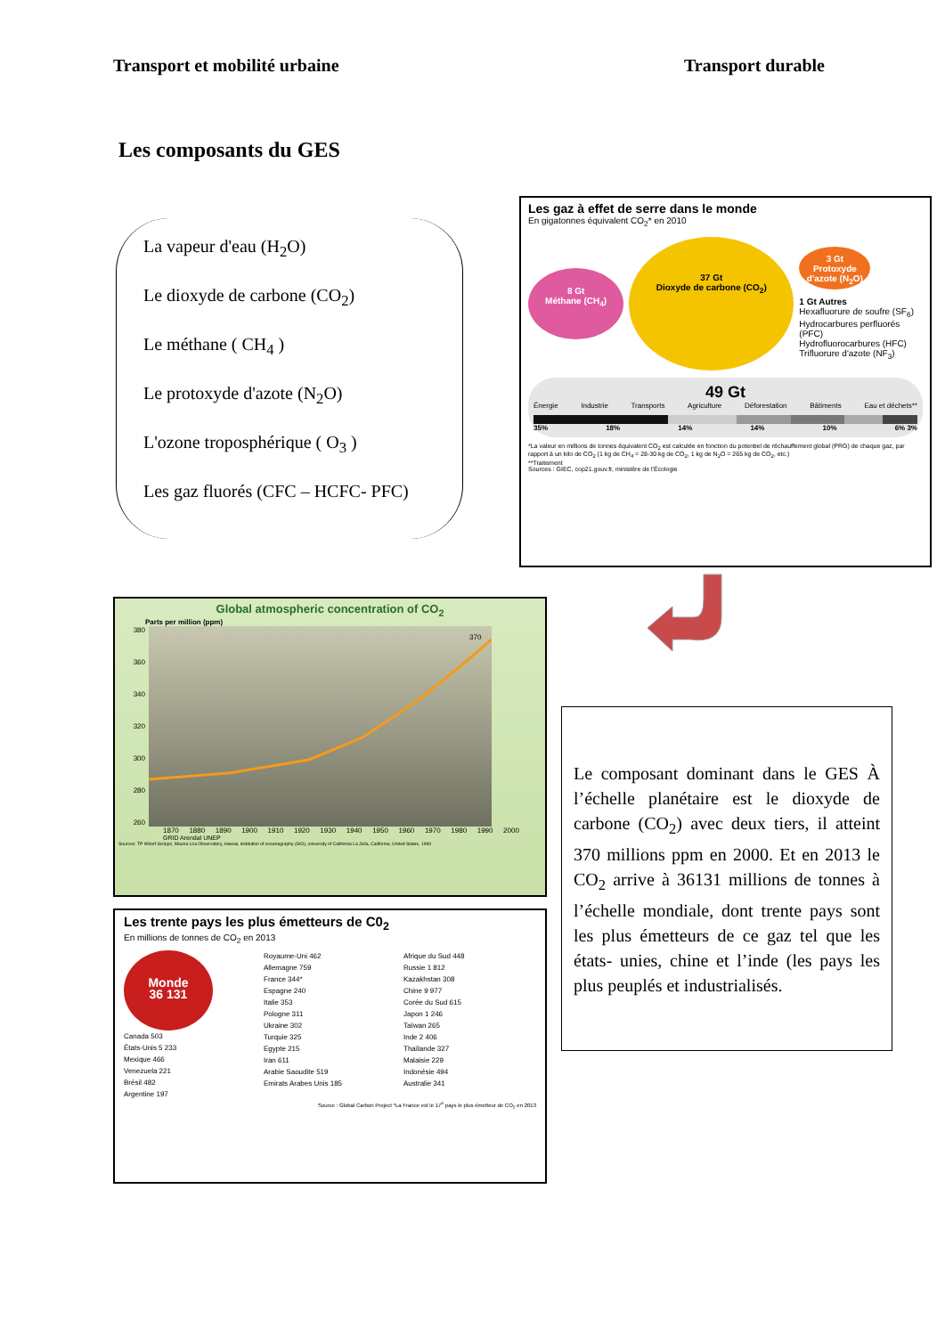Transport et mobilité urbaine Transport durable
Les composants du GES
La vapeur d'eau (H<sub>2</sub>O)
Le dioxyde de carbone (CO<sub>2</sub>)
Le méthane ( CH<sub>4</sub> )
Le protoxyde d'azote (N<sub>2</sub>O)
L'ozone troposphérique ( O<sub>3</sub> )
Les gaz fluorés (CFC – HCFC- PFC)
Les gaz à effet de serre dans le monde
En gigatonnes équivalent CO<sub>2</sub>* en 2010
8 Gt
Méthane (CH<sub>4</sub>)
37 Gt
Dioxyde de carbone (CO<sub>2</sub>)
3 Gt
Protoxyde d'azote (N<sub>2</sub>O)
1 Gt Autres
Hexafluorure de soufre (SF<sub>6</sub>)
Hydrocarbures perfluorés (PFC)
Hydrofluorocarbures (HFC)
Trifluorure d'azote (NF<sub>3</sub>)
49 Gt
Énergie Industrie Transports Agriculture Déforestation Bâtiments Eau et déchets**
35% 18% 14% 14% 10% 6% 3%
*La valeur en millions de tonnes équivalent CO<sub>2</sub> est calculée en fonction du potentiel de réchauffement global (PRG) de chaque gaz, par rapport à un kilo de CO<sub>2</sub> (1 kg de CH<sub>4</sub> = 28-30 kg de CO<sub>2</sub>, 1 kg de N<sub>2</sub>O = 265 kg de CO<sub>2</sub>, etc.)
**Traitement
Sources : GIEC, cop21.gouv.fr, ministère de l'Écologie
Global atmospheric concentration of CO<sub>2</sub>
Parts per million (ppm)
380
360
340
320
300
280
260
370
1870 1880 1890 1900 1910 1920 1930 1940 1950 1960 1970 1980 1990 2000
GRID Arendal UNEP
Sources: TP Whorf Scripps, Mauna Loa Observatory, Hawaii, institution of oceanography (SIO), university of California La Jolla, California, United States, 1999
Les trente pays les plus émetteurs de C0<sub>2</sub>
En millions de tonnes de CO<sub>2</sub> en 2013
Monde
36 131
Canada 503
États-Unis 5 233
Mexique 466
Venezuela 221
Brésil 482
Argentine 197
Royaume-Uni 462
Allemagne 759
France 344*
Espagne 240
Italie 353
Pologne 311
Ukraine 302
Turquie 325
Egypte 215
Iran 611
Arabie Saoudite 519
Emirats Arabes Unis 185
Afrique du Sud 448
Russie 1 812
Kazakhstan 308
Chine 9 977
Corée du Sud 615
Japon 1 246
Taïwan 265
Inde 2 406
Thaïlande 327
Malaisie 229
Indonésie 494
Australie 341
Source : Global Carbon Project *La France est le 17<sup>e</sup> pays le plus émetteur de CO<sub>2</sub> en 2013
Le composant dominant dans le GES À l’échelle planétaire est le dioxyde de carbone (CO<sub>2</sub>) avec deux tiers, il atteint 370 millions ppm en 2000. Et en 2013 le CO<sub>2</sub> arrive à 36131 millions de tonnes à l’échelle mondiale, dont trente pays sont les plus émetteurs de ce gaz tel que les états- unies, chine et l’inde (les pays les plus peuplés et industrialisés.